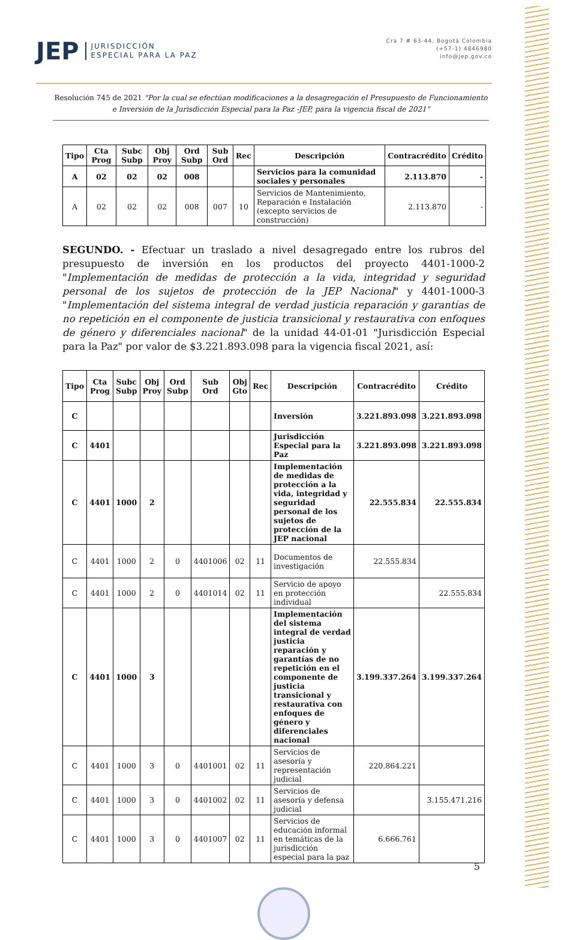JEP JURISDICCIÓN
ESPECIAL PARA LA PAZ
Cra 7 # 63-44, Bogotá Colombia
(+57-1) 4846980
info@jep.gov.co
Resolución 745 de 2021 "Por la cual se efectúan modificaciones a la desagregación el Presupuesto de Funcionamiento e Inversión de la Jurisdicción Especial para la Paz -JEP, para la vigencia fiscal de 2021"
| Tipo | Cta Prog | Subc Subp | Obj Proy | Ord Subp | Sub Ord | Rec | Descripción | Contracrédito | Crédito |
| --- | --- | --- | --- | --- | --- | --- | --- | --- | --- |
| A | 02 | 02 | 02 | 008 | | | Servicios para la comunidad sociales y personales | 2.113.870 | - |
| A | 02 | 02 | 02 | 008 | 007 | 10 | Servicios de Mantenimiento, Reparación e Instalación (excepto servicios de construcción) | 2.113.870 | - |
SEGUNDO. - Efectuar un traslado a nivel desagregado entre los rubros del presupuesto de inversión en los productos del proyecto 4401-1000-2 "Implementación de medidas de protección a la vida, integridad y seguridad personal de los sujetos de protección de la JEP Nacional" y 4401-1000-3 "Implementación del sistema integral de verdad justicia reparación y garantías de no repetición en el componente de justicia transicional y restaurativa con enfoques de género y diferenciales nacional" de la unidad 44-01-01 "Jurisdicción Especial para la Paz" por valor de $3.221.893.098 para la vigencia fiscal 2021, así:
| Tipo | Cta Prog | Subc Subp | Obj Proy | Ord Subp | Sub Ord | Obj Gto | Rec | Descripción | Contracrédito | Crédito |
| --- | --- | --- | --- | --- | --- | --- | --- | --- | --- | --- |
| C | | | | | | | | Inversión | 3.221.893.098 | 3.221.893.098 |
| C | 4401 | | | | | | | Jurisdicción Especial para la Paz | 3.221.893.098 | 3.221.893.098 |
| C | 4401 | 1000 | 2 | | | | | Implementación de medidas de protección a la vida, integridad y seguridad personal de los sujetos de protección de la JEP nacional | 22.555.834 | 22.555.834 |
| C | 4401 | 1000 | 2 | 0 | 4401006 | 02 | 11 | Documentos de investigación | 22.555.834 | |
| C | 4401 | 1000 | 2 | 0 | 4401014 | 02 | 11 | Servicio de apoyo en protección individual | | 22.555.834 |
| C | 4401 | 1000 | 3 | | | | | Implementación del sistema integral de verdad justicia reparación y garantías de no repetición en el componente de justicia transicional y restaurativa con enfoques de género y diferenciales nacional | 3.199.337.264 | 3.199.337.264 |
| C | 4401 | 1000 | 3 | 0 | 4401001 | 02 | 11 | Servicios de asesoría y representación judicial | 220.864.221 | |
| C | 4401 | 1000 | 3 | 0 | 4401002 | 02 | 11 | Servicios de asesoría y defensa judicial | | 3.155.471.216 |
| C | 4401 | 1000 | 3 | 0 | 4401007 | 02 | 11 | Servicios de educación informal en temáticas de la jurisdicción especial para la paz | 6.666.761 | |
5